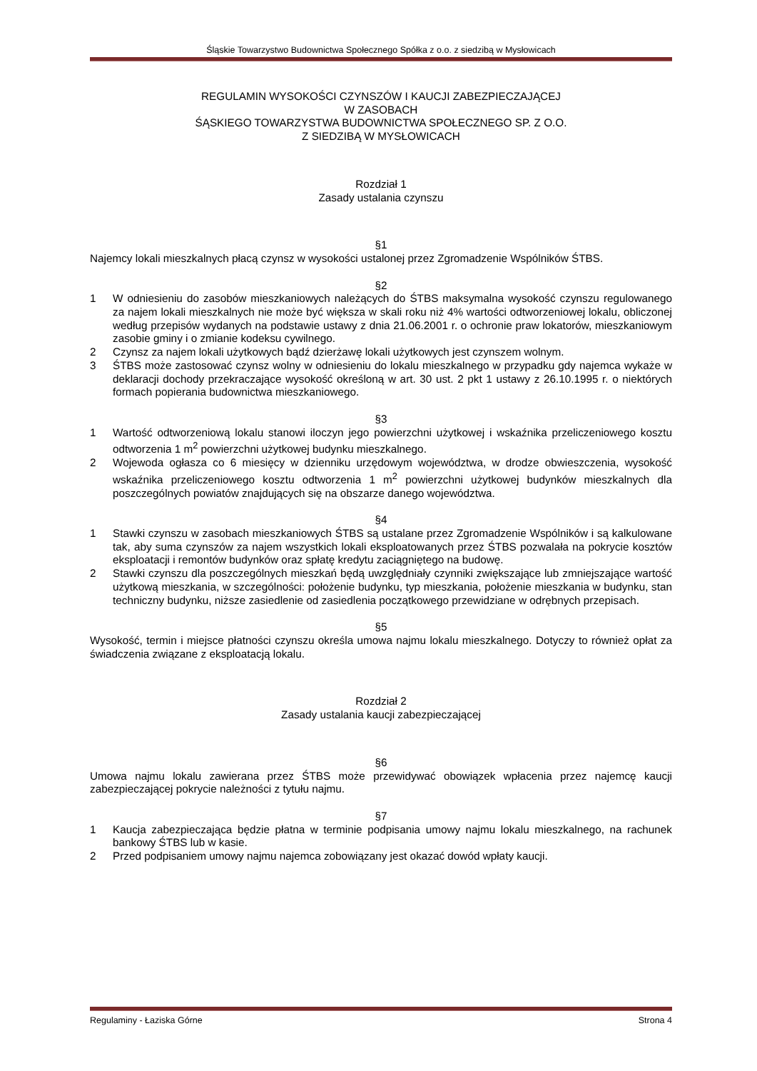Śląskie Towarzystwo Budownictwa Społecznego Spółka z o.o. z siedzibą w Mysłowicach
REGULAMIN WYSOKOŚCI CZYNSZÓW I KAUCJI ZABEZPIECZAJĄCEJ
W ZASOBACH
ŚĄSKIEGO TOWARZYSTWA BUDOWNICTWA SPOŁECZNEGO SP. Z O.O.
Z SIEDZIBĄ W MYSŁOWICACH
Rozdział 1
Zasady ustalania czynszu
§1
Najemcy lokali mieszkalnych płacą czynsz w wysokości ustalonej przez Zgromadzenie Wspólników ŚTBS.
§2
1 W odniesieniu do zasobów mieszkaniowych należących do ŚTBS maksymalna wysokość czynszu regulowanego za najem lokali mieszkalnych nie może być większa w skali roku niż 4% wartości odtworzeniowej lokalu, obliczonej według przepisów wydanych na podstawie ustawy z dnia 21.06.2001 r. o ochronie praw lokatorów, mieszkaniowym zasobie gminy i o zmianie kodeksu cywilnego.
2 Czynsz za najem lokali użytkowych bądź dzierżawę lokali użytkowych jest czynszem wolnym.
3 ŚTBS może zastosować czynsz wolny w odniesieniu do lokalu mieszkalnego w przypadku gdy najemca wykaże w deklaracji dochody przekraczające wysokość określoną w art. 30 ust. 2 pkt 1 ustawy z 26.10.1995 r. o niektórych formach popierania budownictwa mieszkaniowego.
§3
1 Wartość odtworzeniową lokalu stanowi iloczyn jego powierzchni użytkowej i wskaźnika przeliczeniowego kosztu odtworzenia 1 m<sup>2</sup> powierzchni użytkowej budynku mieszkalnego.
2 Wojewoda ogłasza co 6 miesięcy w dzienniku urzędowym województwa, w drodze obwieszczenia, wysokość wskaźnika przeliczeniowego kosztu odtworzenia 1 m<sup>2</sup> powierzchni użytkowej budynków mieszkalnych dla poszczególnych powiatów znajdujących się na obszarze danego województwa.
§4
1 Stawki czynszu w zasobach mieszkaniowych ŚTBS są ustalane przez Zgromadzenie Wspólników i są kalkulowane tak, aby suma czynszów za najem wszystkich lokali eksploatowanych przez ŚTBS pozwalała na pokrycie kosztów eksploatacji i remontów budynków oraz spłatę kredytu zaciągniętego na budowę.
2 Stawki czynszu dla poszczególnych mieszkań będą uwzględniały czynniki zwiększające lub zmniejszające wartość użytkową mieszkania, w szczególności: położenie budynku, typ mieszkania, położenie mieszkania w budynku, stan techniczny budynku, niższe zasiedlenie od zasiedlenia początkowego przewidziane w odrębnych przepisach.
§5
Wysokość, termin i miejsce płatności czynszu określa umowa najmu lokalu mieszkalnego. Dotyczy to również opłat za świadczenia związane z eksploatacją lokalu.
Rozdział 2
Zasady ustalania kaucji zabezpieczającej
§6
Umowa najmu lokalu zawierana przez ŚTBS może przewidywać obowiązek wpłacenia przez najemcę kaucji zabezpieczającej pokrycie należności z tytułu najmu.
§7
1 Kaucja zabezpieczająca będzie płatna w terminie podpisania umowy najmu lokalu mieszkalnego, na rachunek bankowy ŚTBS lub w kasie.
2 Przed podpisaniem umowy najmu najemca zobowiązany jest okazać dowód wpłaty kaucji.
Regulaminy - Łaziska Górne Strona 4